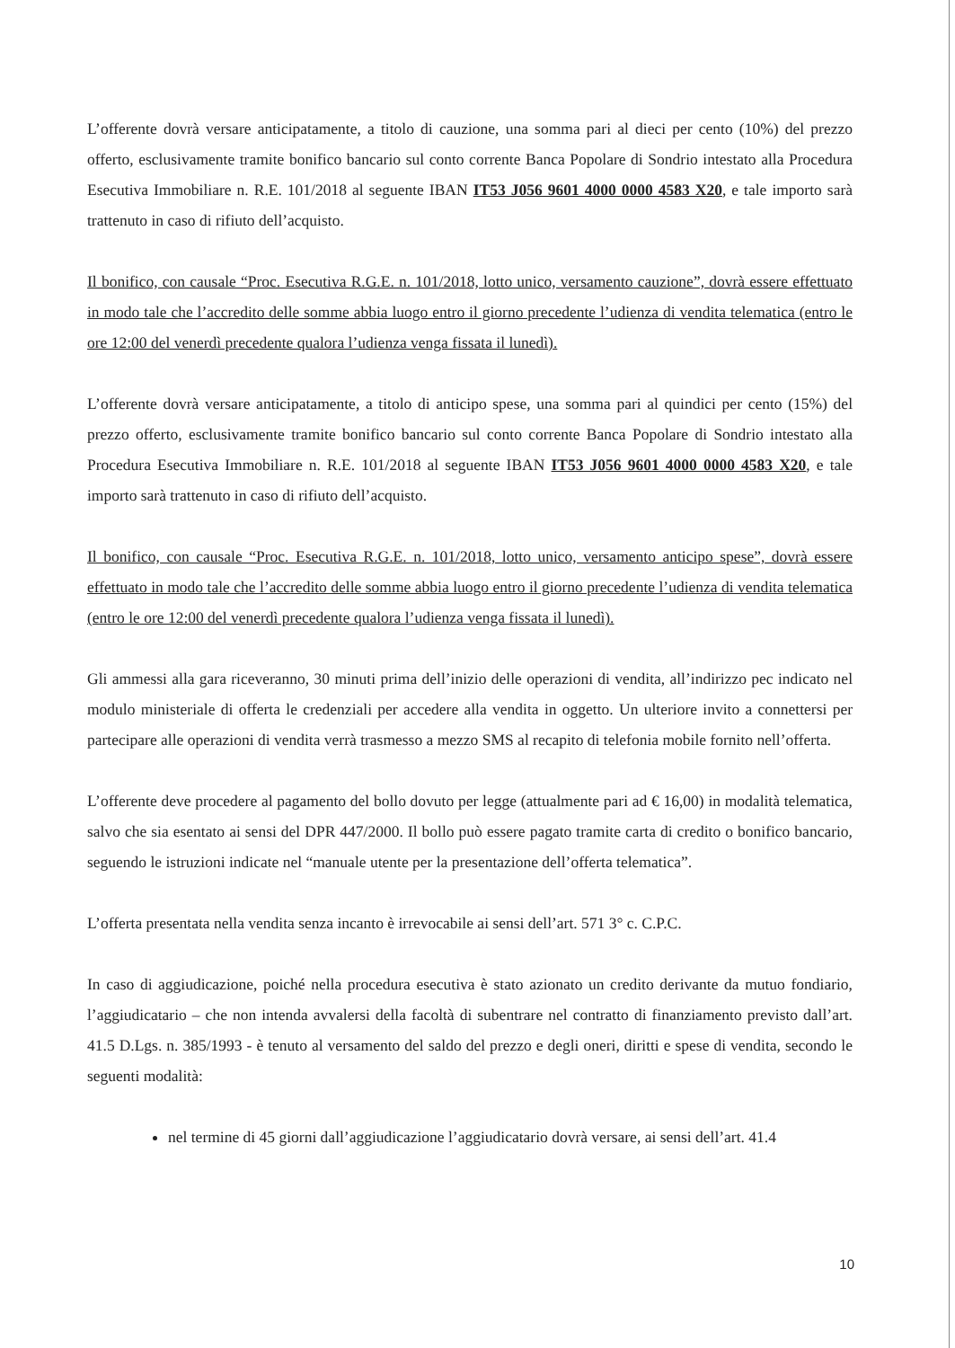L’offerente dovrà versare anticipatamente, a titolo di cauzione, una somma pari al dieci per cento (10%) del prezzo offerto, esclusivamente tramite bonifico bancario sul conto corrente Banca Popolare di Sondrio intestato alla Procedura Esecutiva Immobiliare n. R.E. 101/2018 al seguente IBAN IT53 J056 9601 4000 0000 4583 X20, e tale importo sarà trattenuto in caso di rifiuto dell’acquisto.
Il bonifico, con causale “Proc. Esecutiva R.G.E. n. 101/2018, lotto unico, versamento cauzione”, dovrà essere effettuato in modo tale che l’accredito delle somme abbia luogo entro il giorno precedente l’udienza di vendita telematica (entro le ore 12:00 del venerdì precedente qualora l’udienza venga fissata il lunedì).
L’offerente dovrà versare anticipatamente, a titolo di anticipo spese, una somma pari al quindici per cento (15%) del prezzo offerto, esclusivamente tramite bonifico bancario sul conto corrente Banca Popolare di Sondrio intestato alla Procedura Esecutiva Immobiliare n. R.E. 101/2018 al seguente IBAN IT53 J056 9601 4000 0000 4583 X20, e tale importo sarà trattenuto in caso di rifiuto dell’acquisto.
Il bonifico, con causale “Proc. Esecutiva R.G.E. n. 101/2018, lotto unico, versamento anticipo spese”, dovrà essere effettuato in modo tale che l’accredito delle somme abbia luogo entro il giorno precedente l’udienza di vendita telematica (entro le ore 12:00 del venerdì precedente qualora l’udienza venga fissata il lunedì).
Gli ammessi alla gara riceveranno, 30 minuti prima dell’inizio delle operazioni di vendita, all’indirizzo pec indicato nel modulo ministeriale di offerta le credenziali per accedere alla vendita in oggetto. Un ulteriore invito a connettersi per partecipare alle operazioni di vendita verrà trasmesso a mezzo SMS al recapito di telefonia mobile fornito nell’offerta.
L’offerente deve procedere al pagamento del bollo dovuto per legge (attualmente pari ad € 16,00) in modalità telematica, salvo che sia esentato ai sensi del DPR 447/2000. Il bollo può essere pagato tramite carta di credito o bonifico bancario, seguendo le istruzioni indicate nel “manuale utente per la presentazione dell’offerta telematica”.
L’offerta presentata nella vendita senza incanto è irrevocabile ai sensi dell’art. 571 3° c. C.P.C.
In caso di aggiudicazione, poiché nella procedura esecutiva è stato azionato un credito derivante da mutuo fondiario, l’aggiudicatario – che non intenda avvalersi della facoltà di subentrare nel contratto di finanziamento previsto dall’art. 41.5 D.Lgs. n. 385/1993 - è tenuto al versamento del saldo del prezzo e degli oneri, diritti e spese di vendita, secondo le seguenti modalità:
nel termine di 45 giorni dall’aggiudicazione l’aggiudicatario dovrà versare, ai sensi dell’art. 41.4
10